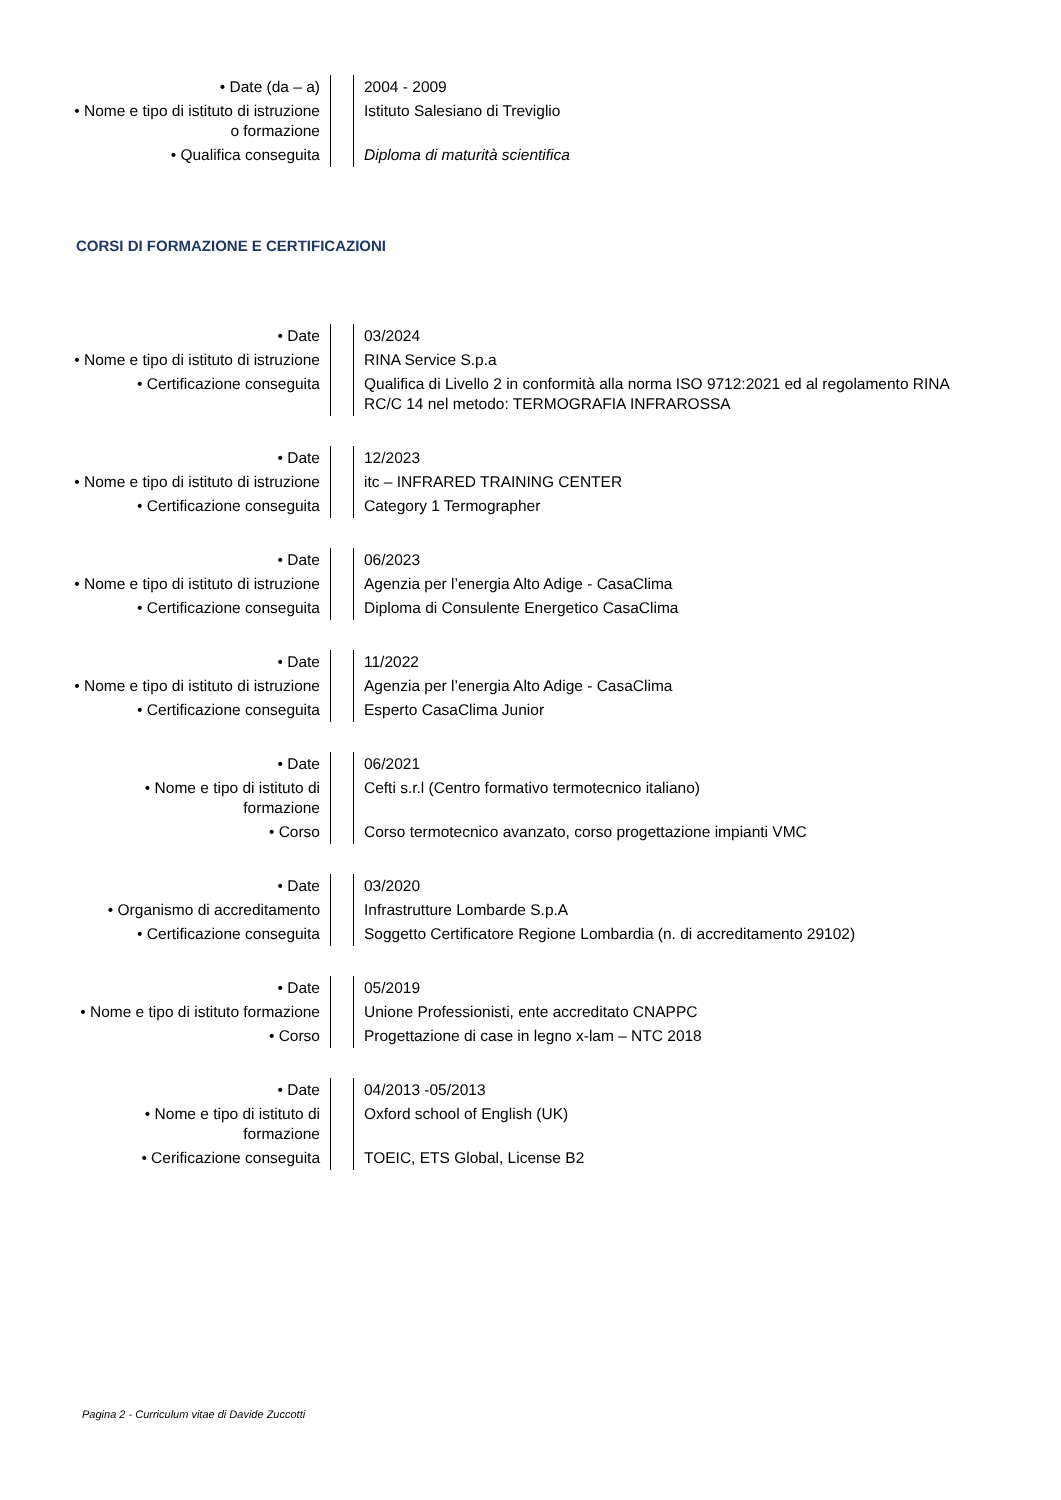| • Date (da – a) | | 2004 - 2009 |
| • Nome e tipo di istituto di istruzione o formazione | | Istituto Salesiano di Treviglio |
| • Qualifica conseguita | | Diploma di maturità scientifica |
CORSI DI FORMAZIONE E CERTIFICAZIONI
| • Date | | 03/2024 |
| • Nome e tipo di istituto di istruzione | | RINA Service S.p.a |
| • Certificazione conseguita | | Qualifica di Livello 2 in conformità alla norma ISO 9712:2021 ed al regolamento RINA RC/C 14 nel metodo: TERMOGRAFIA INFRAROSSA |
| • Date | | 12/2023 |
| • Nome e tipo di istituto di istruzione | | itc – INFRARED TRAINING CENTER |
| • Certificazione conseguita | | Category 1 Termographer |
| • Date | | 06/2023 |
| • Nome e tipo di istituto di istruzione | | Agenzia per l’energia Alto Adige - CasaClima |
| • Certificazione conseguita | | Diploma di Consulente Energetico CasaClima |
| • Date | | 11/2022 |
| • Nome e tipo di istituto di istruzione | | Agenzia per l’energia Alto Adige - CasaClima |
| • Certificazione conseguita | | Esperto CasaClima Junior |
| • Date | | 06/2021 |
| • Nome e tipo di istituto di formazione | | Cefti s.r.l (Centro formativo termotecnico italiano) |
| • Corso | | Corso termotecnico avanzato, corso progettazione impianti VMC |
| • Date | | 03/2020 |
| • Organismo di accreditamento | | Infrastrutture Lombarde S.p.A |
| • Certificazione conseguita | | Soggetto Certificatore Regione Lombardia (n. di accreditamento 29102) |
| • Date | | 05/2019 |
| • Nome e tipo di istituto formazione | | Unione Professionisti, ente accreditato CNAPPC |
| • Corso | | Progettazione di case in legno x-lam – NTC 2018 |
| • Date | | 04/2013 -05/2013 |
| • Nome e tipo di istituto di formazione | | Oxford school of English (UK) |
| • Cerificazione conseguita | | TOEIC, ETS Global, License B2 |
Pagina 2 - Curriculum vitae di Davide Zuccotti